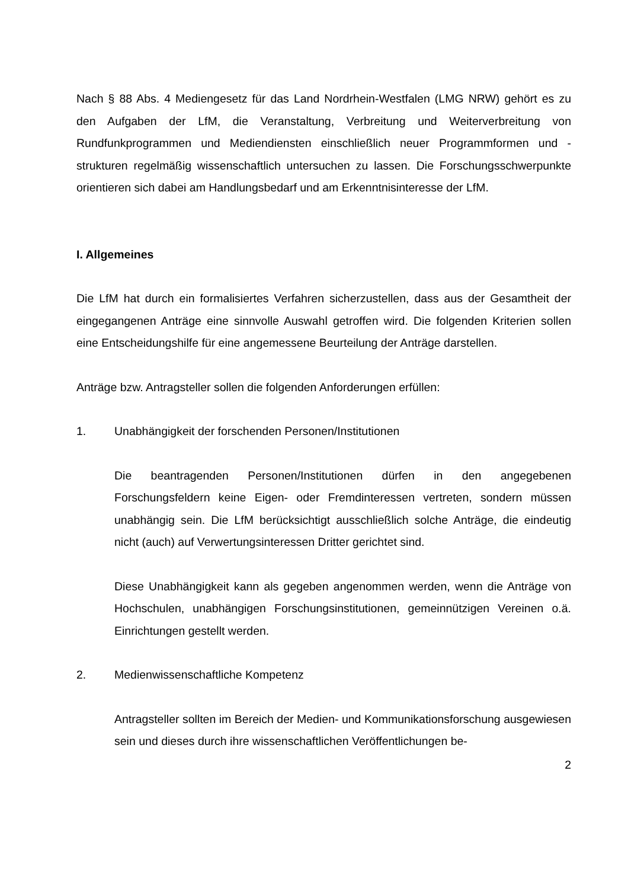Nach § 88 Abs. 4 Mediengesetz für das Land Nordrhein-Westfalen (LMG NRW) gehört es zu den Aufgaben der LfM, die Veranstaltung, Verbreitung und Weiterverbreitung von Rundfunkprogrammen und Mediendiensten einschließlich neuer Programmformen und -strukturen regelmäßig wissenschaftlich untersuchen zu lassen. Die Forschungsschwerpunkte orientieren sich dabei am Handlungsbedarf und am Erkenntnisinteresse der LfM.
I. Allgemeines
Die LfM hat durch ein formalisiertes Verfahren sicherzustellen, dass aus der Gesamtheit der eingegangenen Anträge eine sinnvolle Auswahl getroffen wird. Die folgenden Kriterien sollen eine Entscheidungshilfe für eine angemessene Beurteilung der Anträge darstellen.
Anträge bzw. Antragsteller sollen die folgenden Anforderungen erfüllen:
1. Unabhängigkeit der forschenden Personen/Institutionen
Die beantragenden Personen/Institutionen dürfen in den angegebenen Forschungsfeldern keine Eigen- oder Fremdinteressen vertreten, sondern müssen unabhängig sein. Die LfM berücksichtigt ausschließlich solche Anträge, die eindeutig nicht (auch) auf Verwertungsinteressen Dritter gerichtet sind.
Diese Unabhängigkeit kann als gegeben angenommen werden, wenn die Anträge von Hochschulen, unabhängigen Forschungsinstitutionen, gemeinnützigen Vereinen o.ä. Einrichtungen gestellt werden.
2. Medienwissenschaftliche Kompetenz
Antragsteller sollten im Bereich der Medien- und Kommunikationsforschung ausgewiesen sein und dieses durch ihre wissenschaftlichen Veröffentlichungen be-
2